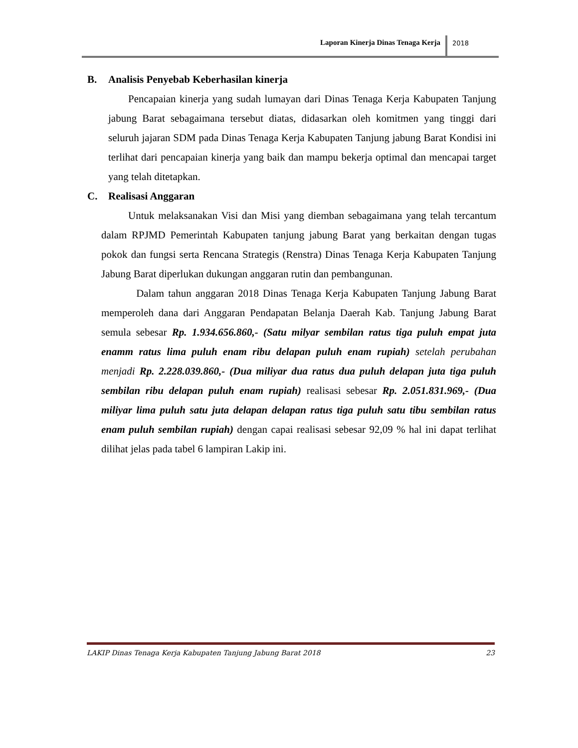Laporan Kinerja Dinas Tenaga Kerja 2018
B. Analisis Penyebab Keberhasilan kinerja
Pencapaian kinerja yang sudah lumayan dari Dinas Tenaga Kerja Kabupaten Tanjung jabung Barat sebagaimana tersebut diatas, didasarkan oleh komitmen yang tinggi dari seluruh jajaran SDM pada Dinas Tenaga Kerja Kabupaten Tanjung jabung Barat Kondisi ini terlihat dari pencapaian kinerja yang baik dan mampu bekerja optimal dan mencapai target yang telah ditetapkan.
C. Realisasi Anggaran
Untuk melaksanakan Visi dan Misi yang diemban sebagaimana yang telah tercantum dalam RPJMD Pemerintah Kabupaten tanjung jabung Barat yang berkaitan dengan tugas pokok dan fungsi serta Rencana Strategis (Renstra) Dinas Tenaga Kerja Kabupaten Tanjung Jabung Barat diperlukan dukungan anggaran rutin dan pembangunan.
Dalam tahun anggaran 2018 Dinas Tenaga Kerja Kabupaten Tanjung Jabung Barat memperoleh dana dari Anggaran Pendapatan Belanja Daerah Kab. Tanjung Jabung Barat semula sebesar Rp. 1.934.656.860,- (Satu milyar sembilan ratus tiga puluh empat juta enamm ratus lima puluh enam ribu delapan puluh enam rupiah) setelah perubahan menjadi Rp. 2.228.039.860,- (Dua miliyar dua ratus dua puluh delapan juta tiga puluh sembilan ribu delapan puluh enam rupiah) realisasi sebesar Rp. 2.051.831.969,- (Dua miliyar lima puluh satu juta delapan delapan ratus tiga puluh satu tibu sembilan ratus enam puluh sembilan rupiah) dengan capai realisasi sebesar 92,09 % hal ini dapat terlihat dilihat jelas pada tabel 6 lampiran Lakip ini.
LAKIP Dinas Tenaga Kerja Kabupaten Tanjung Jabung Barat 2018 23